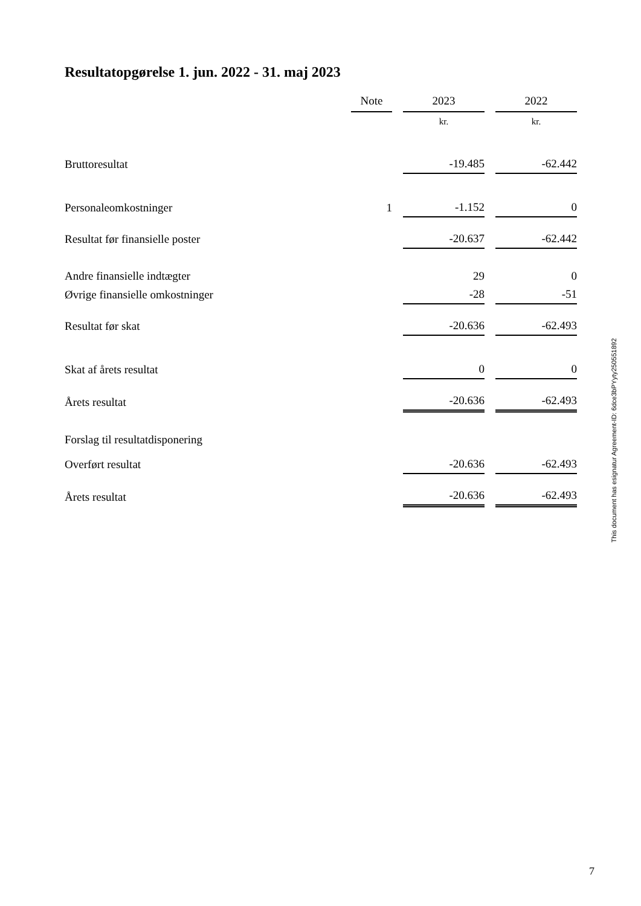Resultatopgørelse 1. jun. 2022 - 31. maj 2023
| | Note | | 2023 | | 2022 |
| | | | kr. | | kr. |
| Bruttoresultat | | | -19.485 | | -62.442 |
| Personaleomkostninger | 1 | | -1.152 | | 0 |
| Resultat før finansielle poster | | | -20.637 | | -62.442 |
| Andre finansielle indtægter | | | 29 | | 0 |
| Øvrige finansielle omkostninger | | | -28 | | -51 |
| Resultat før skat | | | -20.636 | | -62.493 |
| Skat af årets resultat | | | 0 | | 0 |
| Årets resultat | | | -20.636 | | -62.493 |
| Forslag til resultatdisponering | | | | | |
| Overført resultat | | | -20.636 | | -62.493 |
| Årets resultat | | | -20.636 | | -62.493 |
This document has esignatur Agreement-ID: 6dce3bPYyty250551892
7